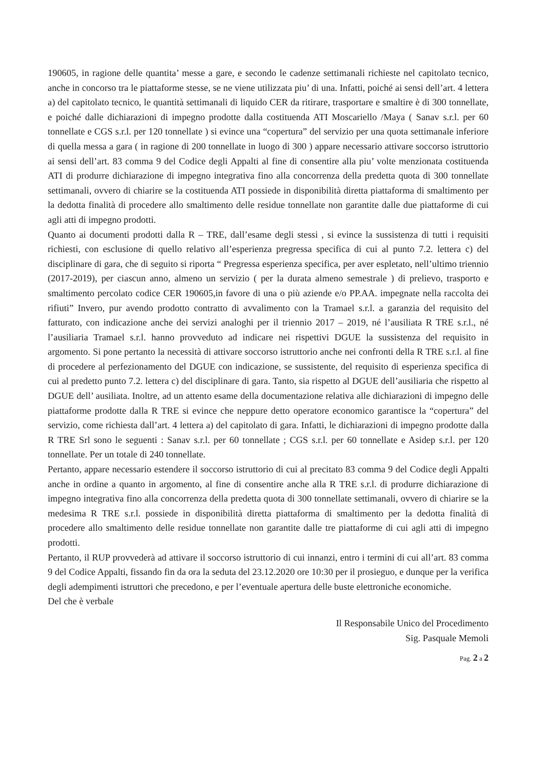190605, in ragione delle quantita’ messe a gare, e secondo le cadenze settimanali richieste nel capitolato tecnico, anche in concorso tra le piattaforme stesse, se ne viene utilizzata piu’ di una. Infatti, poiché ai sensi dell’art. 4 lettera a) del capitolato tecnico, le quantità settimanali di liquido CER da ritirare, trasportare e smaltire è di 300 tonnellate, e poiché dalle dichiarazioni di impegno prodotte dalla costituenda ATI Moscariello /Maya ( Sanav s.r.l. per 60 tonnellate e CGS s.r.l. per 120 tonnellate ) si evince una “copertura” del servizio per una quota settimanale inferiore di quella messa a gara ( in ragione di 200 tonnellate in luogo di 300 ) appare necessario attivare soccorso istruttorio ai sensi dell’art. 83 comma 9 del Codice degli Appalti al fine di consentire alla piu’ volte menzionata costituenda ATI di produrre dichiarazione di impegno integrativa fino alla concorrenza della predetta quota di 300 tonnellate settimanali, ovvero di chiarire se la costituenda ATI possiede in disponibilità diretta piattaforma di smaltimento per la dedotta finalità di procedere allo smaltimento delle residue tonnellate non garantite dalle due piattaforme di cui agli atti di impegno prodotti.
Quanto ai documenti prodotti dalla R – TRE, dall’esame degli stessi , si evince la sussistenza di tutti i requisiti richiesti, con esclusione di quello relativo all’esperienza pregressa specifica di cui al punto 7.2. lettera c) del disciplinare di gara, che di seguito si riporta “ Pregressa esperienza specifica, per aver espletato, nell’ultimo triennio (2017-2019), per ciascun anno, almeno un servizio ( per la durata almeno semestrale ) di prelievo, trasporto e smaltimento percolato codice CER 190605,in favore di una o più aziende e/o PP.AA. impegnate nella raccolta dei rifiuti” Invero, pur avendo prodotto contratto di avvalimento con la Tramael s.r.l. a garanzia del requisito del fatturato, con indicazione anche dei servizi analoghi per il triennio 2017 – 2019, né l’ausiliata R TRE s.r.l., né l’ausiliaria Tramael s.r.l. hanno provveduto ad indicare nei rispettivi DGUE la sussistenza del requisito in argomento. Si pone pertanto la necessità di attivare soccorso istruttorio anche nei confronti della R TRE s.r.l. al fine di procedere al perfezionamento del DGUE con indicazione, se sussistente, del requisito di esperienza specifica di cui al predetto punto 7.2. lettera c) del disciplinare di gara. Tanto, sia rispetto al DGUE dell’ausiliaria che rispetto al DGUE dell’ ausiliata. Inoltre, ad un attento esame della documentazione relativa alle dichiarazioni di impegno delle piattaforme prodotte dalla R TRE si evince che neppure detto operatore economico garantisce la “copertura” del servizio, come richiesta dall’art. 4 lettera a) del capitolato di gara. Infatti, le dichiarazioni di impegno prodotte dalla R TRE Srl sono le seguenti : Sanav s.r.l. per 60 tonnellate ; CGS s.r.l. per 60 tonnellate e Asidep s.r.l. per 120 tonnellate. Per un totale di 240 tonnellate.
Pertanto, appare necessario estendere il soccorso istruttorio di cui al precitato 83 comma 9 del Codice degli Appalti anche in ordine a quanto in argomento, al fine di consentire anche alla R TRE s.r.l. di produrre dichiarazione di impegno integrativa fino alla concorrenza della predetta quota di 300 tonnellate settimanali, ovvero di chiarire se la medesima R TRE s.r.l. possiede in disponibilità diretta piattaforma di smaltimento per la dedotta finalità di procedere allo smaltimento delle residue tonnellate non garantite dalle tre piattaforme di cui agli atti di impegno prodotti.
Pertanto, il RUP provvederà ad attivare il soccorso istruttorio di cui innanzi, entro i termini di cui all’art. 83 comma 9 del Codice Appalti, fissando fin da ora la seduta del 23.12.2020 ore 10:30 per il prosieguo, e dunque per la verifica degli adempimenti istruttori che precedono, e per l’eventuale apertura delle buste elettroniche economiche.
Del che è verbale
Il Responsabile Unico del Procedimento
Sig. Pasquale Memoli
Pag. 2 a 2